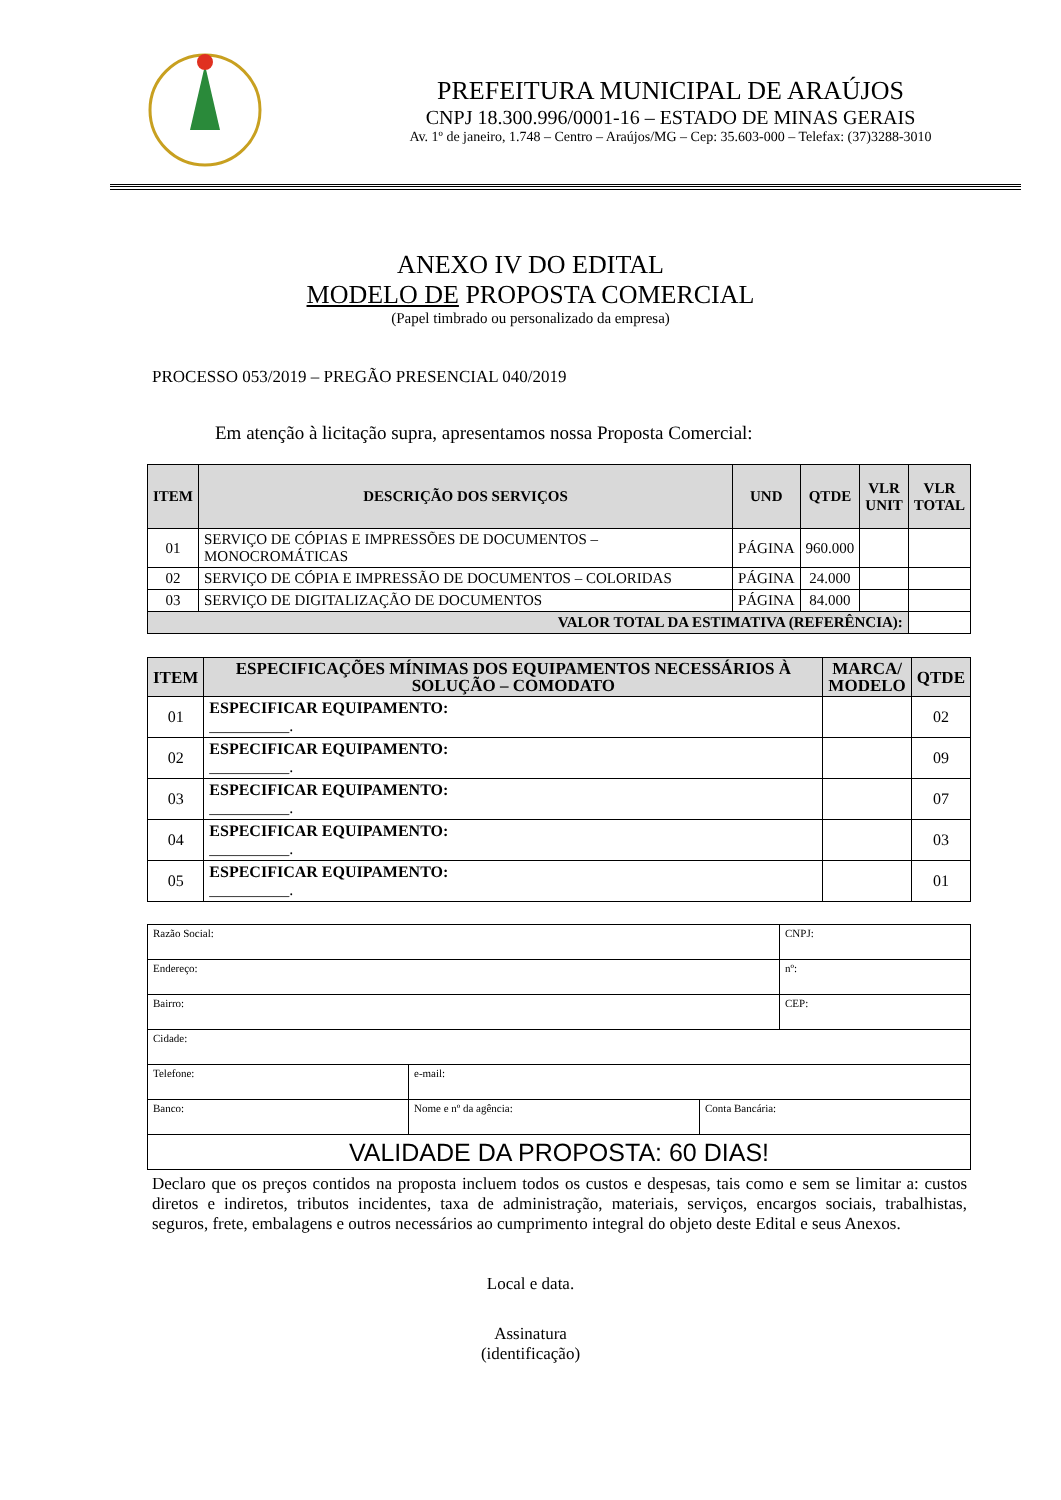PREFEITURA MUNICIPAL DE ARAÚJOS
CNPJ 18.300.996/0001-16 – ESTADO DE MINAS GERAIS
Av. 1º de janeiro, 1.748 – Centro – Araújos/MG – Cep: 35.603-000 – Telefax: (37)3288-3010
ANEXO IV DO EDITAL
MODELO DE PROPOSTA COMERCIAL
(Papel timbrado ou personalizado da empresa)
PROCESSO 053/2019 – PREGÃO PRESENCIAL 040/2019
Em atenção à licitação supra, apresentamos nossa Proposta Comercial:
| ITEM | DESCRIÇÃO DOS SERVIÇOS | UND | QTDE | VLR UNIT | VLR TOTAL |
| --- | --- | --- | --- | --- | --- |
| 01 | SERVIÇO DE CÓPIAS E IMPRESSÕES DE DOCUMENTOS – MONOCROMÁTICAS | PÁGINA | 960.000 | | |
| 02 | SERVIÇO DE CÓPIA E IMPRESSÃO DE DOCUMENTOS – COLORIDAS | PÁGINA | 24.000 | | |
| 03 | SERVIÇO DE DIGITALIZAÇÃO DE DOCUMENTOS | PÁGINA | 84.000 | | |
| VALOR TOTAL DA ESTIMATIVA (REFERÊNCIA): | | | | | |
| ITEM | ESPECIFICAÇÕES MÍNIMAS DOS EQUIPAMENTOS NECESSÁRIOS À SOLUÇÃO – COMODATO | MARCA/ MODELO | QTDE |
| --- | --- | --- | --- |
| 01 | ESPECIFICAR EQUIPAMENTO: __________. | | 02 |
| 02 | ESPECIFICAR EQUIPAMENTO: __________. | | 09 |
| 03 | ESPECIFICAR EQUIPAMENTO: __________. | | 07 |
| 04 | ESPECIFICAR EQUIPAMENTO: __________. | | 03 |
| 05 | ESPECIFICAR EQUIPAMENTO: __________. | | 01 |
| Razão Social: | | | CNPJ: |
| Endereço: | | | nº: |
| Bairro: | | | CEP: |
| Cidade: | | | |
| Telefone: | e-mail: | | |
| Banco: | Nome e nº da agência: | Conta Bancária: | |
| VALIDADE DA PROPOSTA: 60 DIAS! | | | |
Declaro que os preços contidos na proposta incluem todos os custos e despesas, tais como e sem se limitar a: custos diretos e indiretos, tributos incidentes, taxa de administração, materiais, serviços, encargos sociais, trabalhistas, seguros, frete, embalagens e outros necessários ao cumprimento integral do objeto deste Edital e seus Anexos.
Local e data.
Assinatura
(identificação)